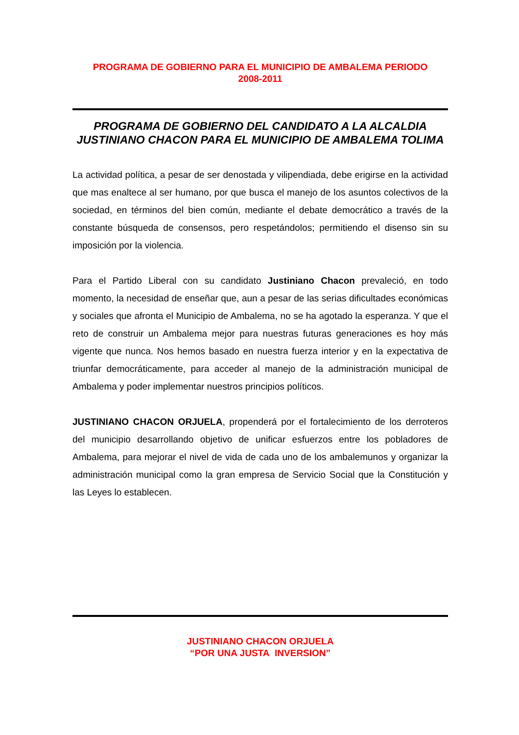PROGRAMA DE GOBIERNO PARA EL MUNICIPIO DE AMBALEMA PERIODO
2008-2011
PROGRAMA DE GOBIERNO DEL CANDIDATO A LA ALCALDIA JUSTINIANO CHACON PARA EL MUNICIPIO DE AMBALEMA TOLIMA
La actividad política, a pesar de ser denostada y vilipendiada, debe erigirse en la actividad que mas enaltece al ser humano, por que busca el manejo de los asuntos colectivos de la sociedad, en términos del bien común, mediante el debate democrático a través de la constante búsqueda de consensos, pero respetándolos; permitiendo el disenso sin su imposición por la violencia.
Para el Partido Liberal con su candidato Justiniano Chacon prevaleció, en todo momento, la necesidad de enseñar que, aun a pesar de las serias dificultades económicas y sociales que afronta el Municipio de Ambalema, no se ha agotado la esperanza. Y que el reto de construir un Ambalema mejor para nuestras futuras generaciones es hoy más vigente que nunca. Nos hemos basado en nuestra fuerza interior y en la expectativa de triunfar democráticamente, para acceder al manejo de la administración municipal de Ambalema y poder implementar nuestros principios políticos.
JUSTINIANO CHACON ORJUELA, propenderá por el fortalecimiento de los derroteros del municipio desarrollando objetivo de unificar esfuerzos entre los pobladores de Ambalema, para mejorar el nivel de vida de cada uno de los ambalemunos y organizar la administración municipal como la gran empresa de Servicio Social que la Constitución y las Leyes lo establecen.
JUSTINIANO CHACON ORJUELA
“POR UNA JUSTA INVERSION”